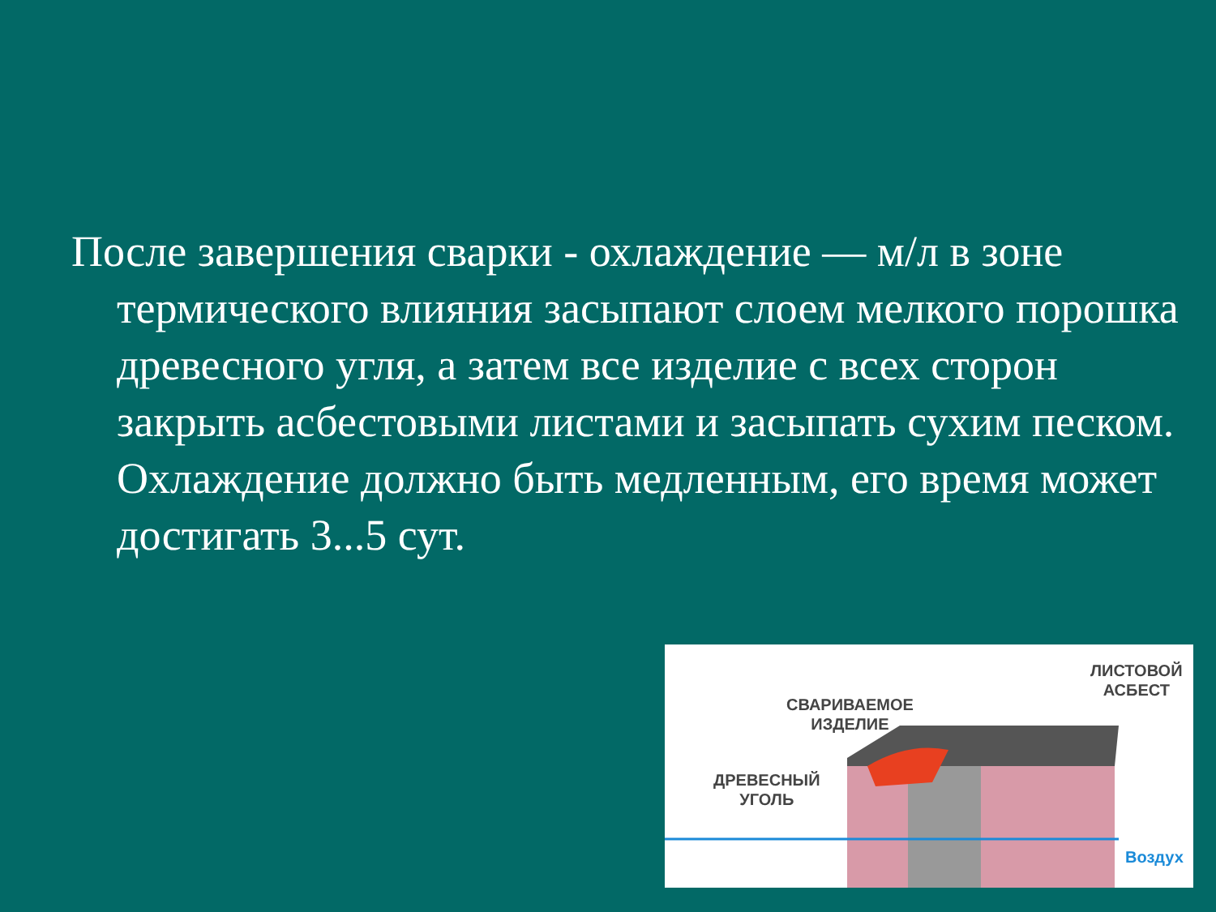После завершения сварки - охлаждение — м/л в зоне термического влияния засыпают слоем мелкого порошка древесного угля, а затем все изделие с всех сторон закрыть асбестовыми листами и засыпать сухим песком. Охлаждение должно быть медленным, его время может достигать 3...5 сут.
ЛИСТОВОЙ
АСБЕСТ
СВАРИВАЕМОЕ
ИЗДЕЛИЕ
ДРЕВЕСНЫЙ
УГОЛЬ
Воздух